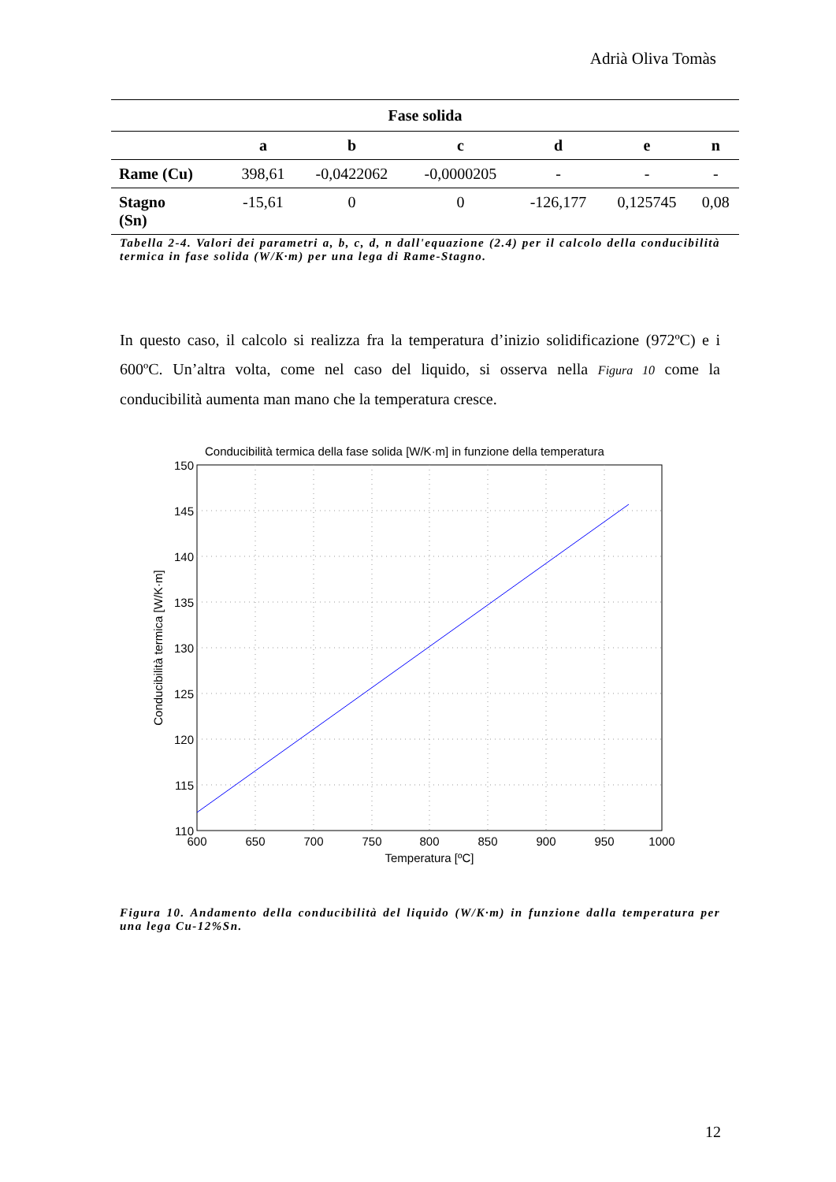Adrià Oliva Tomàs
| Fase solida | | | | | | |
| --- | --- | --- | --- | --- | --- | --- |
| | a | b | c | d | e | n |
| Rame (Cu) | 398,61 | -0,0422062 | -0,0000205 | - | - | - |
| Stagno (Sn) | -15,61 | 0 | 0 | -126,177 | 0,125745 | 0,08 |
Tabella 2-4. Valori dei parametri a, b, c, d, n dall'equazione (2.4) per il calcolo della conducibilità termica in fase solida (W/K·m) per una lega di Rame-Stagno.
In questo caso, il calcolo si realizza fra la temperatura d’inizio solidificazione (972ºC) e i 600ºC. Un’altra volta, come nel caso del liquido, si osserva nella Figura 10 come la conducibilità aumenta man mano che la temperatura cresce.
Conducibilità termica della fase solida [W/K·m] in funzione della temperatura
150
145
140
135
130
125
120
115
110
600
650
700
750
800
850
900
950
1000
Temperatura [ºC]
Conducibilità termica [W/K·m]
Figura 10. Andamento della conducibilità del liquido (W/K·m) in funzione dalla temperatura per una lega Cu-12%Sn.
12